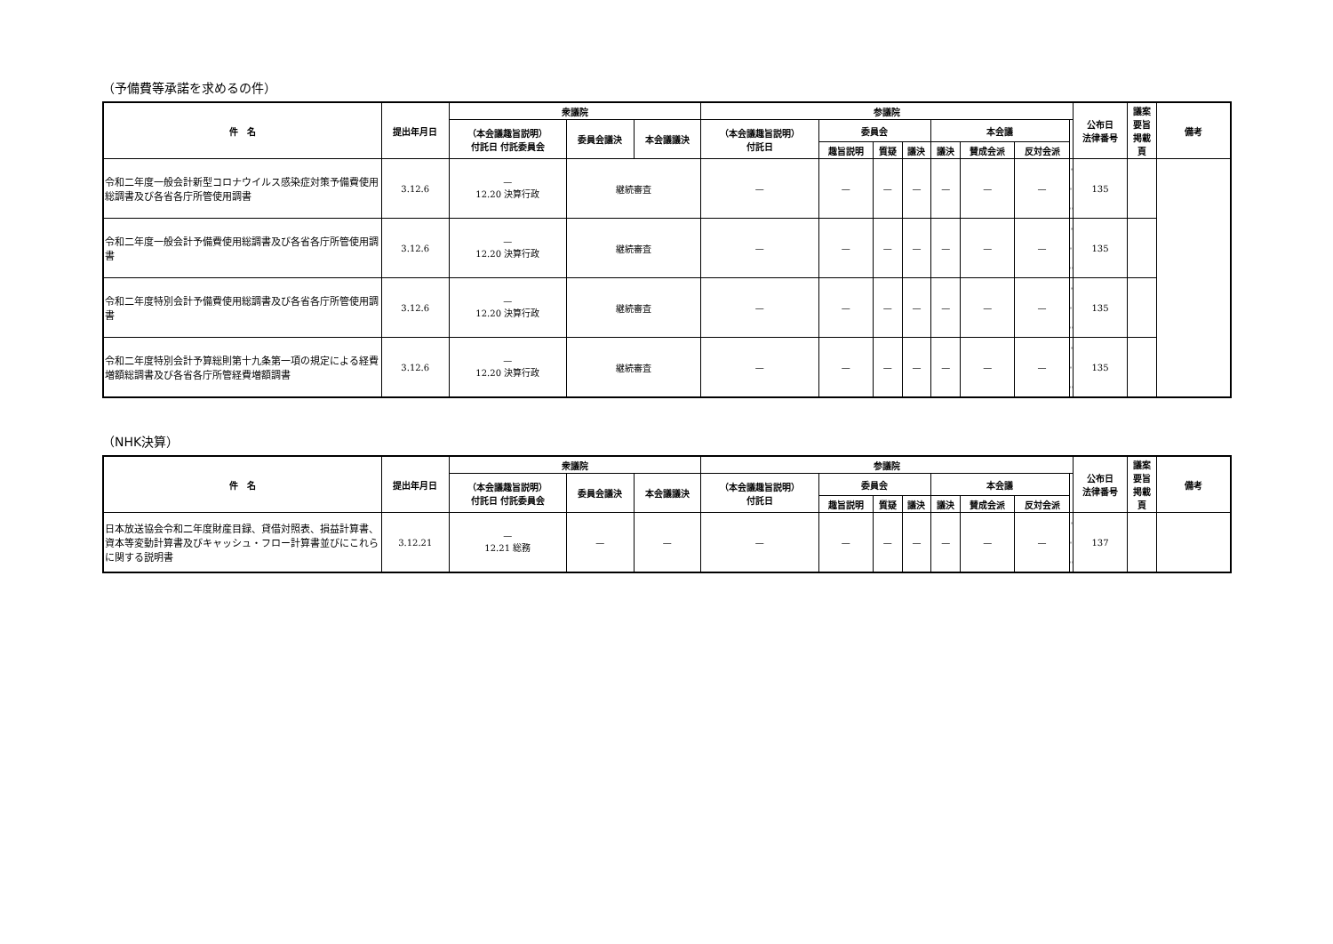（予備費等承諾を求めるの件）
| 件 名 | 提出年月日 | 衆議院 | | | 参議院 | | | | | | | | 公布日 法律番号 | 議案 要旨 掲載 頁 | 備考 |
| --- | --- | --- | --- | --- | --- | --- | --- | --- | --- | --- | --- | --- | --- | --- | --- |
| | | （本会議趣旨説明） 付託日 付託委員会 | 委員会議決 | 本会議議決 | （本会議趣旨説明） 付託日 | 委員会 | | | 本会議 | | | | | | |
| | | | | | | 趣旨説明 | 質疑 | 議決 | 議決 | 賛成会派 | 反対会派 | | | | |
| 令和二年度一般会計新型コロナウイルス感染症対策予備費使用総調書及び各省各庁所管使用調書 | 3.12.6 | — 12.20 決算行政 | 継続審査 | | — | — | — | — | — | — | — | | 135 | | |
| 令和二年度一般会計予備費使用総調書及び各省各庁所管使用調書 | 3.12.6 | — 12.20 決算行政 | 継続審査 | | — | — | — | — | — | — | — | | 135 | | |
| 令和二年度特別会計予備費使用総調書及び各省各庁所管使用調書 | 3.12.6 | — 12.20 決算行政 | 継続審査 | | — | — | — | — | — | — | — | | 135 | | |
| 令和二年度特別会計予算総則第十九条第一項の規定による経費増額総調書及び各省各庁所管経費増額調書 | 3.12.6 | — 12.20 決算行政 | 継続審査 | | — | — | — | — | — | — | — | | 135 | | |
（NHK決算）
| 件 名 | 提出年月日 | 衆議院 | | | 参議院 | | | | | | | | 公布日 法律番号 | 議案 要旨 掲載 頁 | 備考 |
| --- | --- | --- | --- | --- | --- | --- | --- | --- | --- | --- | --- | --- | --- | --- | --- |
| | | （本会議趣旨説明） 付託日 付託委員会 | 委員会議決 | 本会議議決 | （本会議趣旨説明） 付託日 | 委員会 | | | 本会議 | | | | | | |
| | | | | | | 趣旨説明 | 質疑 | 議決 | 議決 | 賛成会派 | 反対会派 | | | | |
| 日本放送協会令和二年度財産目録、貸借対照表、損益計算書、資本等変動計算書及びキャッシュ・フロー計算書並びにこれらに関する説明書 | 3.12.21 | — 12.21 総務 | — | — | — | — | — | — | — | — | — | | 137 | | |